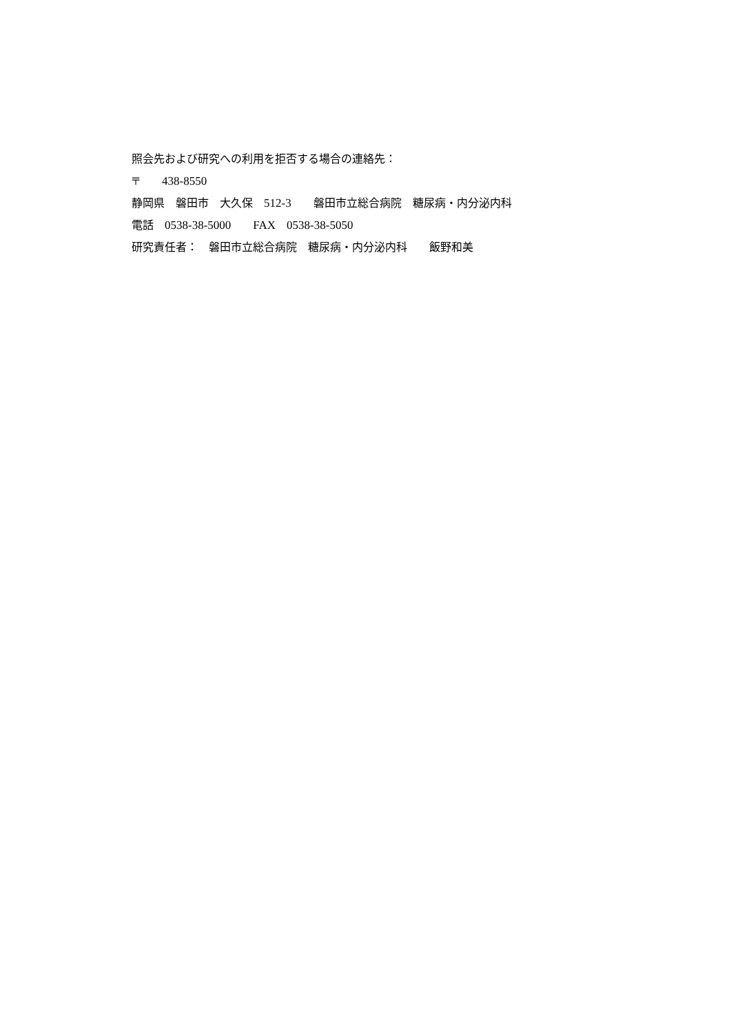照会先および研究への利用を拒否する場合の連絡先：
〒　　438-8550
静岡県　磐田市　大久保　512-3　　磐田市立総合病院　糖尿病・内分泌内科
電話　0538-38-5000　　FAX　0538-38-5050
研究責任者：　磐田市立総合病院　糖尿病・内分泌内科　　飯野和美